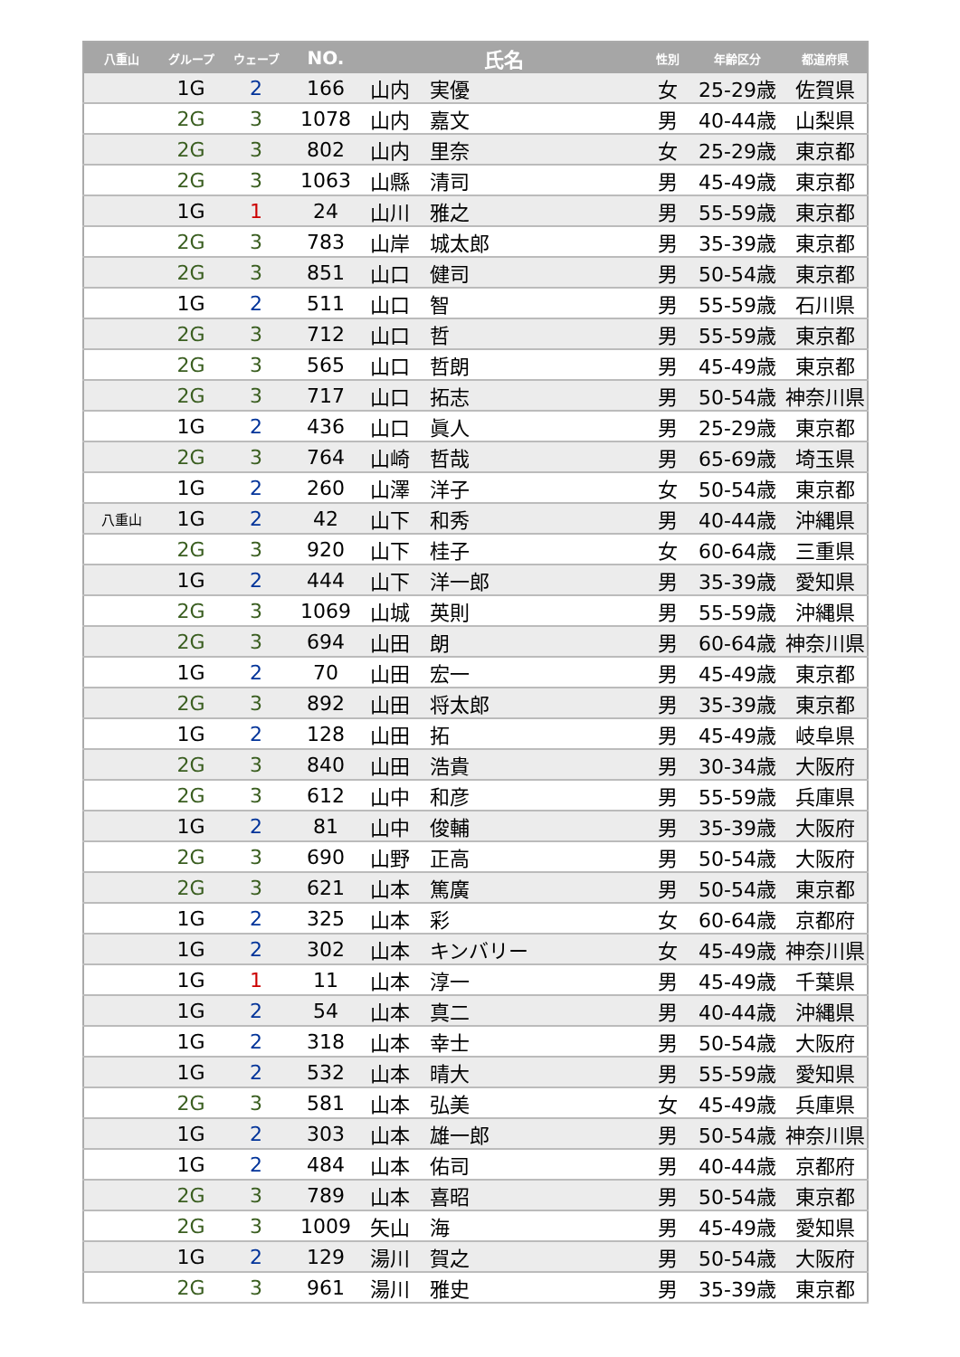| 八重山 | グループ | ウェーブ | NO. | 氏名 | 性別 | 年齢区分 | 都道府県 |
| --- | --- | --- | --- | --- | --- | --- | --- |
| | 1G | 2 | 166 | 山内 実優 | 女 | 25-29歳 | 佐賀県 |
| | 2G | 3 | 1078 | 山内 嘉文 | 男 | 40-44歳 | 山梨県 |
| | 2G | 3 | 802 | 山内 里奈 | 女 | 25-29歳 | 東京都 |
| | 2G | 3 | 1063 | 山縣 清司 | 男 | 45-49歳 | 東京都 |
| | 1G | 1 | 24 | 山川 雅之 | 男 | 55-59歳 | 東京都 |
| | 2G | 3 | 783 | 山岸 城太郎 | 男 | 35-39歳 | 東京都 |
| | 2G | 3 | 851 | 山口 健司 | 男 | 50-54歳 | 東京都 |
| | 1G | 2 | 511 | 山口 智 | 男 | 55-59歳 | 石川県 |
| | 2G | 3 | 712 | 山口 哲 | 男 | 55-59歳 | 東京都 |
| | 2G | 3 | 565 | 山口 哲朗 | 男 | 45-49歳 | 東京都 |
| | 2G | 3 | 717 | 山口 拓志 | 男 | 50-54歳 | 神奈川県 |
| | 1G | 2 | 436 | 山口 眞人 | 男 | 25-29歳 | 東京都 |
| | 2G | 3 | 764 | 山崎 哲哉 | 男 | 65-69歳 | 埼玉県 |
| | 1G | 2 | 260 | 山澤 洋子 | 女 | 50-54歳 | 東京都 |
| 八重山 | 1G | 2 | 42 | 山下 和秀 | 男 | 40-44歳 | 沖縄県 |
| | 2G | 3 | 920 | 山下 桂子 | 女 | 60-64歳 | 三重県 |
| | 1G | 2 | 444 | 山下 洋一郎 | 男 | 35-39歳 | 愛知県 |
| | 2G | 3 | 1069 | 山城 英則 | 男 | 55-59歳 | 沖縄県 |
| | 2G | 3 | 694 | 山田 朗 | 男 | 60-64歳 | 神奈川県 |
| | 1G | 2 | 70 | 山田 宏一 | 男 | 45-49歳 | 東京都 |
| | 2G | 3 | 892 | 山田 将太郎 | 男 | 35-39歳 | 東京都 |
| | 1G | 2 | 128 | 山田 拓 | 男 | 45-49歳 | 岐阜県 |
| | 2G | 3 | 840 | 山田 浩貴 | 男 | 30-34歳 | 大阪府 |
| | 2G | 3 | 612 | 山中 和彦 | 男 | 55-59歳 | 兵庫県 |
| | 1G | 2 | 81 | 山中 俊輔 | 男 | 35-39歳 | 大阪府 |
| | 2G | 3 | 690 | 山野 正高 | 男 | 50-54歳 | 大阪府 |
| | 2G | 3 | 621 | 山本 篤廣 | 男 | 50-54歳 | 東京都 |
| | 1G | 2 | 325 | 山本 彩 | 女 | 60-64歳 | 京都府 |
| | 1G | 2 | 302 | 山本 キンバリー | 女 | 45-49歳 | 神奈川県 |
| | 1G | 1 | 11 | 山本 淳一 | 男 | 45-49歳 | 千葉県 |
| | 1G | 2 | 54 | 山本 真二 | 男 | 40-44歳 | 沖縄県 |
| | 1G | 2 | 318 | 山本 幸士 | 男 | 50-54歳 | 大阪府 |
| | 1G | 2 | 532 | 山本 晴大 | 男 | 55-59歳 | 愛知県 |
| | 2G | 3 | 581 | 山本 弘美 | 女 | 45-49歳 | 兵庫県 |
| | 1G | 2 | 303 | 山本 雄一郎 | 男 | 50-54歳 | 神奈川県 |
| | 1G | 2 | 484 | 山本 佑司 | 男 | 40-44歳 | 京都府 |
| | 2G | 3 | 789 | 山本 喜昭 | 男 | 50-54歳 | 東京都 |
| | 2G | 3 | 1009 | 矢山 海 | 男 | 45-49歳 | 愛知県 |
| | 1G | 2 | 129 | 湯川 賀之 | 男 | 50-54歳 | 大阪府 |
| | 2G | 3 | 961 | 湯川 雅史 | 男 | 35-39歳 | 東京都 |